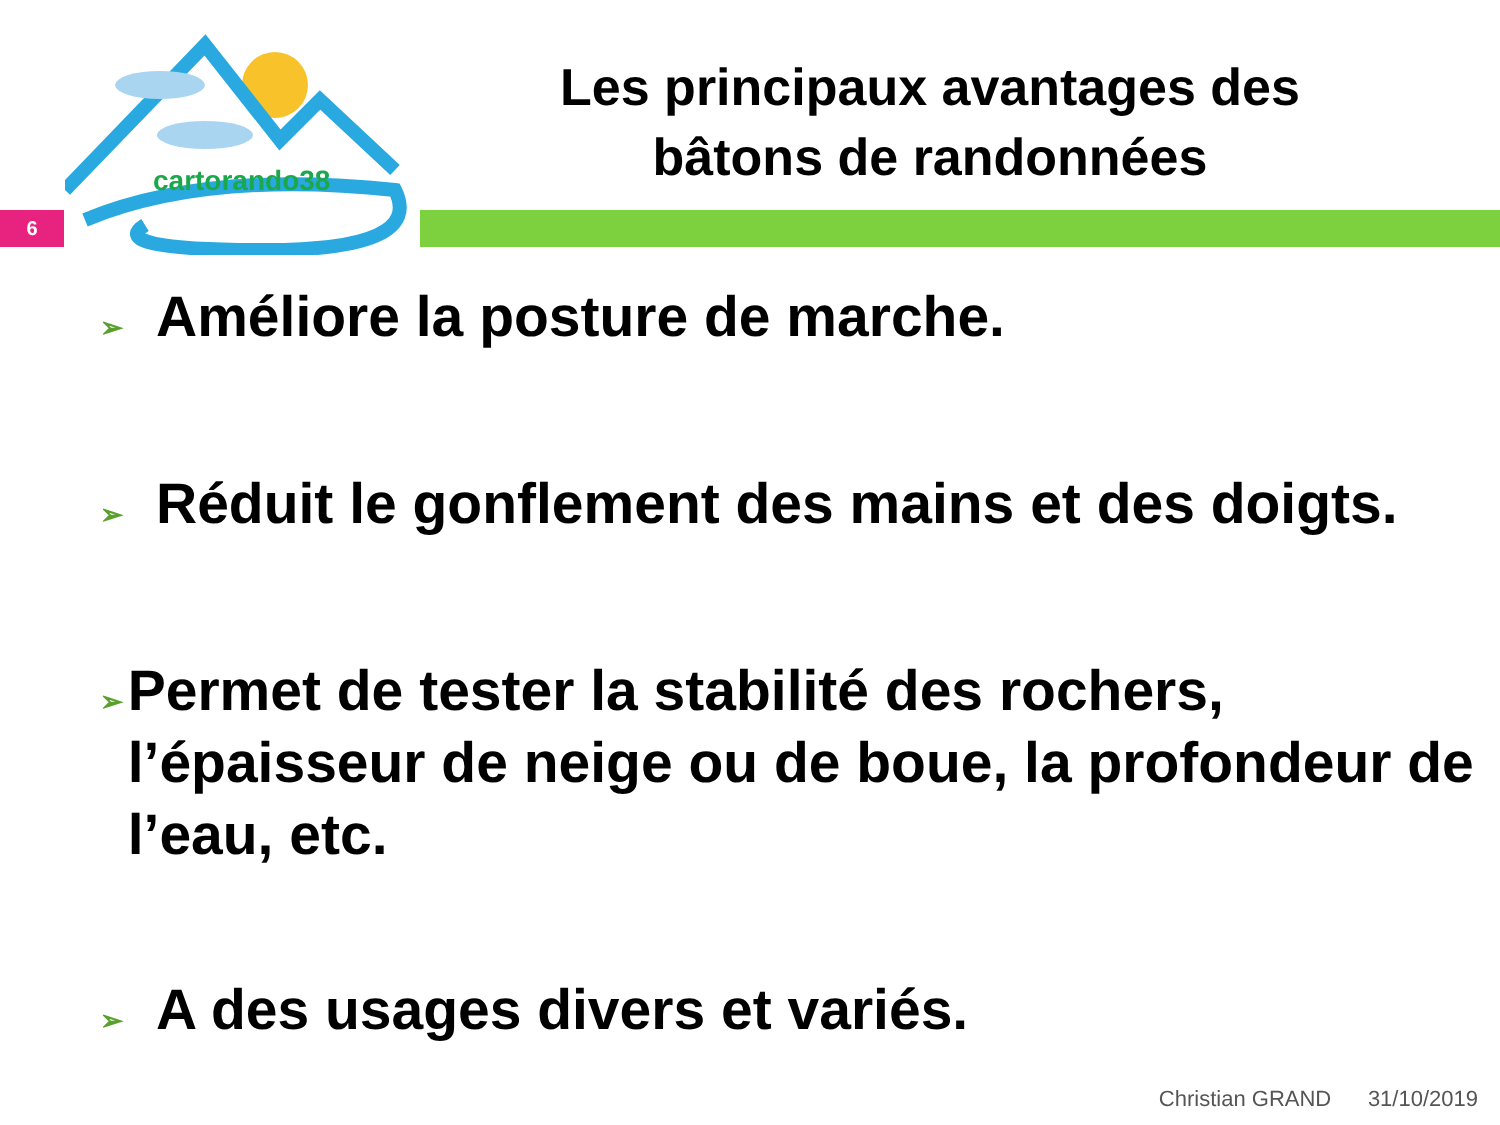cartorando38
6
Les principaux avantages des bâtons de randonnées
➢ Améliore la posture de marche.
➢ Réduit le gonflement des mains et des doigts.
➢ Permet de tester la stabilité des rochers, l’épaisseur de neige ou de boue, la profondeur de l’eau, etc.
➢ A des usages divers et variés.
Christian GRAND 31/10/2019